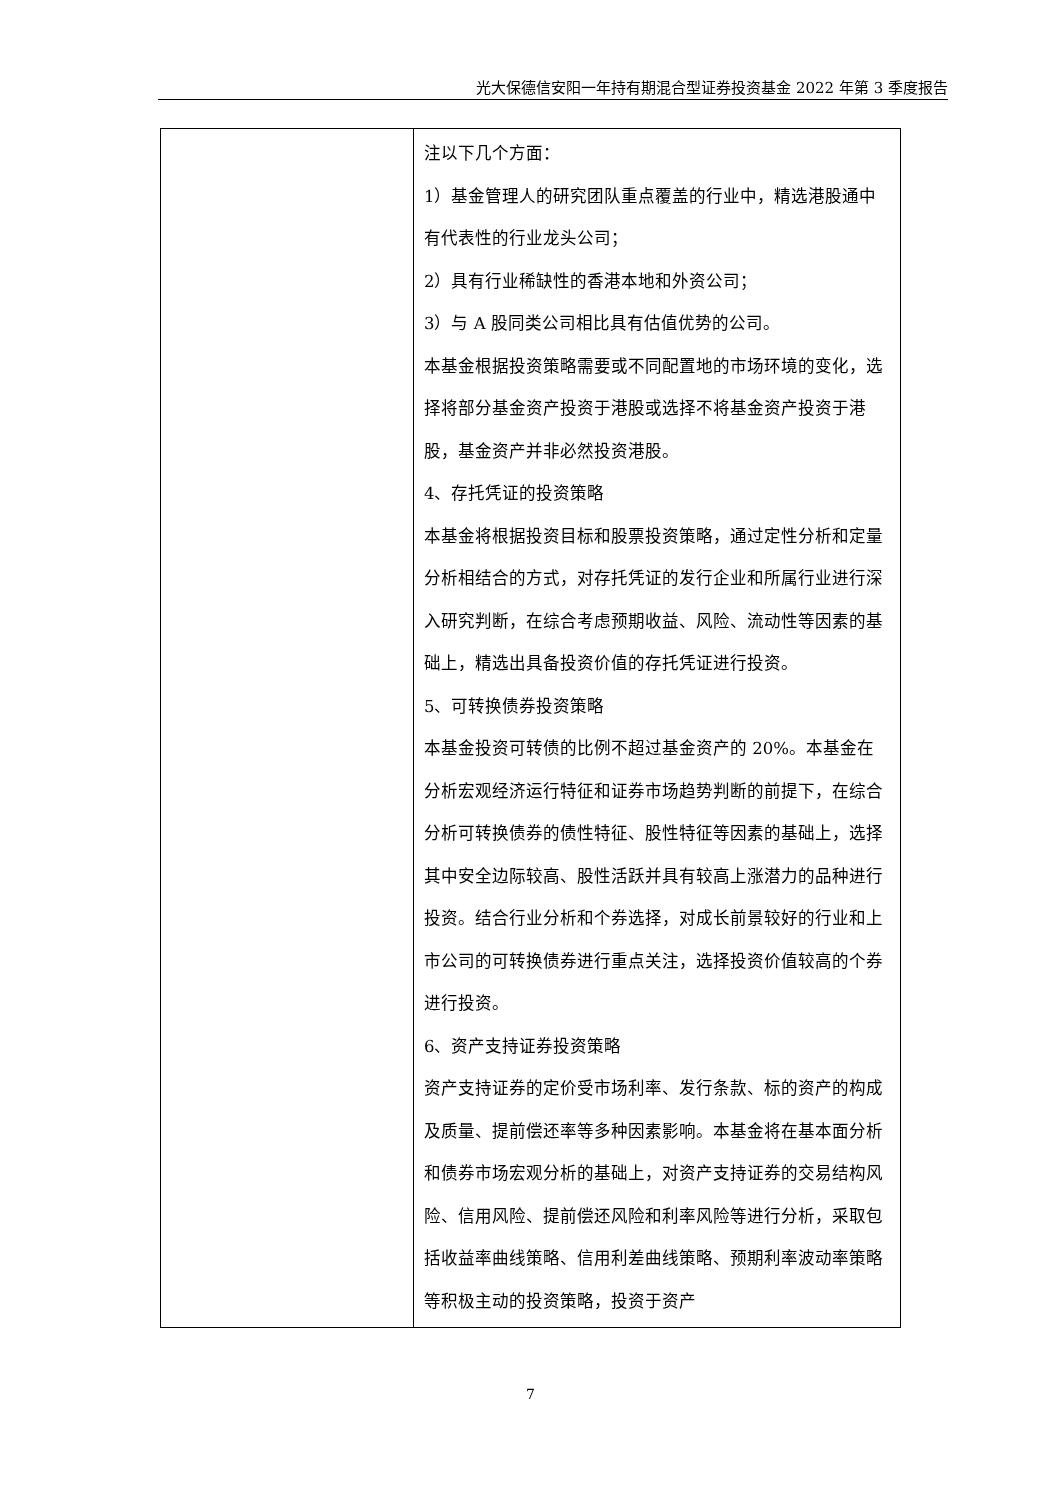光大保德信安阳一年持有期混合型证券投资基金 2022 年第 3 季度报告
| | 注以下几个方面： 1）基金管理人的研究团队重点覆盖的行业中，精选港股通中有代表性的行业龙头公司； 2）具有行业稀缺性的香港本地和外资公司； 3）与 A 股同类公司相比具有估值优势的公司。 本基金根据投资策略需要或不同配置地的市场环境的变化，选择将部分基金资产投资于港股或选择不将基金资产投资于港股，基金资产并非必然投资港股。 4、存托凭证的投资策略 本基金将根据投资目标和股票投资策略，通过定性分析和定量分析相结合的方式，对存托凭证的发行企业和所属行业进行深入研究判断，在综合考虑预期收益、风险、流动性等因素的基础上，精选出具备投资价值的存托凭证进行投资。 5、可转换债券投资策略 本基金投资可转债的比例不超过基金资产的 20%。本基金在分析宏观经济运行特征和证券市场趋势判断的前提下，在综合分析可转换债券的债性特征、股性特征等因素的基础上，选择其中安全边际较高、股性活跃并具有较高上涨潜力的品种进行投资。结合行业分析和个券选择，对成长前景较好的行业和上市公司的可转换债券进行重点关注，选择投资价值较高的个券进行投资。 6、资产支持证券投资策略 资产支持证券的定价受市场利率、发行条款、标的资产的构成及质量、提前偿还率等多种因素影响。本基金将在基本面分析和债券市场宏观分析的基础上，对资产支持证券的交易结构风险、信用风险、提前偿还风险和利率风险等进行分析，采取包括收益率曲线策略、信用利差曲线策略、预期利率波动率策略等积极主动的投资策略，投资于资产 |
7